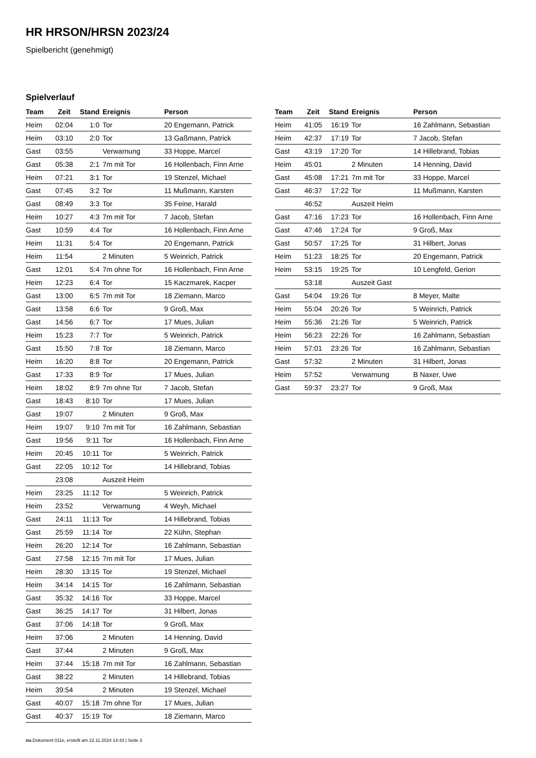HR HRSON/HRSN 2023/24
Spielbericht (genehmigt)
Spielverlauf
| Team | Zeit | Stand | Ereignis | Person |
| --- | --- | --- | --- | --- |
| Heim | 02:04 | 1:0 | Tor | 20 Engemann, Patrick |
| Heim | 03:10 | 2:0 | Tor | 13 Gaßmann, Patrick |
| Gast | 03:55 | | Verwarnung | 33 Hoppe, Marcel |
| Gast | 05:38 | 2:1 | 7m mit Tor | 16 Hollenbach, Finn Arne |
| Heim | 07:21 | 3:1 | Tor | 19 Stenzel, Michael |
| Gast | 07:45 | 3:2 | Tor | 11 Mußmann, Karsten |
| Gast | 08:49 | 3:3 | Tor | 35 Feine, Harald |
| Heim | 10:27 | 4:3 | 7m mit Tor | 7 Jacob, Stefan |
| Gast | 10:59 | 4:4 | Tor | 16 Hollenbach, Finn Arne |
| Heim | 11:31 | 5:4 | Tor | 20 Engemann, Patrick |
| Heim | 11:54 | | 2 Minuten | 5 Weinrich, Patrick |
| Gast | 12:01 | 5:4 | 7m ohne Tor | 16 Hollenbach, Finn Arne |
| Heim | 12:23 | 6:4 | Tor | 15 Kaczmarek, Kacper |
| Gast | 13:00 | 6:5 | 7m mit Tor | 18 Ziemann, Marco |
| Gast | 13:58 | 6:6 | Tor | 9 Groß, Max |
| Gast | 14:56 | 6:7 | Tor | 17 Mues, Julian |
| Heim | 15:23 | 7:7 | Tor | 5 Weinrich, Patrick |
| Gast | 15:50 | 7:8 | Tor | 18 Ziemann, Marco |
| Heim | 16:20 | 8:8 | Tor | 20 Engemann, Patrick |
| Gast | 17:33 | 8:9 | Tor | 17 Mues, Julian |
| Heim | 18:02 | 8:9 | 7m ohne Tor | 7 Jacob, Stefan |
| Gast | 18:43 | 8:10 | Tor | 17 Mues, Julian |
| Gast | 19:07 | | 2 Minuten | 9 Groß, Max |
| Heim | 19:07 | 9:10 | 7m mit Tor | 16 Zahlmann, Sebastian |
| Gast | 19:56 | 9:11 | Tor | 16 Hollenbach, Finn Arne |
| Heim | 20:45 | 10:11 | Tor | 5 Weinrich, Patrick |
| Gast | 22:05 | 10:12 | Tor | 14 Hillebrand, Tobias |
| | 23:08 | | Auszeit Heim | |
| Heim | 23:25 | 11:12 | Tor | 5 Weinrich, Patrick |
| Heim | 23:52 | | Verwarnung | 4 Weyh, Michael |
| Gast | 24:11 | 11:13 | Tor | 14 Hillebrand, Tobias |
| Gast | 25:59 | 11:14 | Tor | 22 Kühn, Stephan |
| Heim | 26:20 | 12:14 | Tor | 16 Zahlmann, Sebastian |
| Gast | 27:58 | 12:15 | 7m mit Tor | 17 Mues, Julian |
| Heim | 28:30 | 13:15 | Tor | 19 Stenzel, Michael |
| Heim | 34:14 | 14:15 | Tor | 16 Zahlmann, Sebastian |
| Gast | 35:32 | 14:16 | Tor | 33 Hoppe, Marcel |
| Gast | 36:25 | 14:17 | Tor | 31 Hilbert, Jonas |
| Gast | 37:06 | 14:18 | Tor | 9 Groß, Max |
| Heim | 37:06 | | 2 Minuten | 14 Henning, David |
| Gast | 37:44 | | 2 Minuten | 9 Groß, Max |
| Heim | 37:44 | 15:18 | 7m mit Tor | 16 Zahlmann, Sebastian |
| Gast | 38:22 | | 2 Minuten | 14 Hillebrand, Tobias |
| Heim | 39:54 | | 2 Minuten | 19 Stenzel, Michael |
| Gast | 40:07 | 15:18 | 7m ohne Tor | 17 Mues, Julian |
| Gast | 40:37 | 15:19 | Tor | 18 Ziemann, Marco |
| Team | Zeit | Stand | Ereignis | Person |
| --- | --- | --- | --- | --- |
| Heim | 41:05 | 16:19 | Tor | 16 Zahlmann, Sebastian |
| Heim | 42:37 | 17:19 | Tor | 7 Jacob, Stefan |
| Gast | 43:19 | 17:20 | Tor | 14 Hillebrand, Tobias |
| Heim | 45:01 | | 2 Minuten | 14 Henning, David |
| Gast | 45:08 | 17:21 | 7m mit Tor | 33 Hoppe, Marcel |
| Gast | 46:37 | 17:22 | Tor | 11 Mußmann, Karsten |
| | 46:52 | | Auszeit Heim | |
| Gast | 47:16 | 17:23 | Tor | 16 Hollenbach, Finn Arne |
| Gast | 47:46 | 17:24 | Tor | 9 Groß, Max |
| Gast | 50:57 | 17:25 | Tor | 31 Hilbert, Jonas |
| Heim | 51:23 | 18:25 | Tor | 20 Engemann, Patrick |
| Heim | 53:15 | 19:25 | Tor | 10 Lengfeld, Gerion |
| | 53:18 | | Auszeit Gast | |
| Gast | 54:04 | 19:26 | Tor | 8 Meyer, Malte |
| Heim | 55:04 | 20:26 | Tor | 5 Weinrich, Patrick |
| Heim | 55:36 | 21:26 | Tor | 5 Weinrich, Patrick |
| Heim | 56:23 | 22:26 | Tor | 16 Zahlmann, Sebastian |
| Heim | 57:01 | 23:26 | Tor | 16 Zahlmann, Sebastian |
| Gast | 57:32 | | 2 Minuten | 31 Hilbert, Jonas |
| Heim | 57:52 | | Verwarnung | B Naxer, Uwe |
| Gast | 59:37 | 23:27 | Tor | 9 Groß, Max |
nu.Dokument 011e, erstellt am 22.11.2024 14:43 | Seite 3